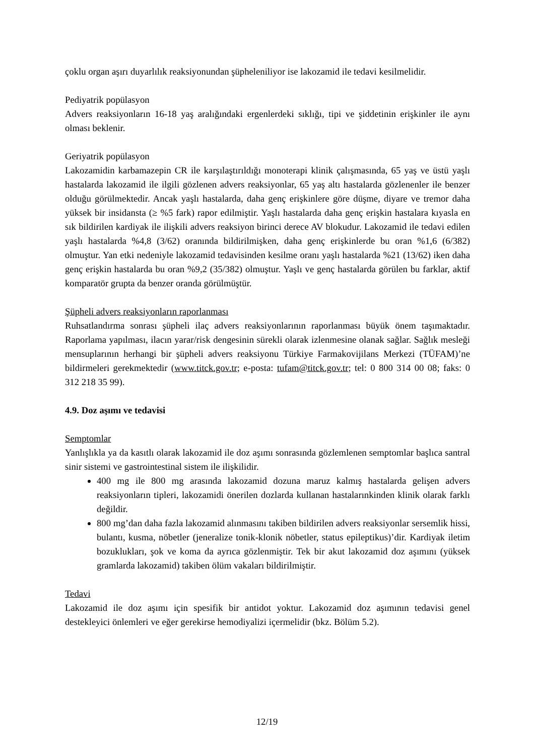çoklu organ aşırı duyarlılık reaksiyonundan şüpheleniliyor ise lakozamid ile tedavi kesilmelidir.
Pediyatrik popülasyon
Advers reaksiyonların 16-18 yaş aralığındaki ergenlerdeki sıklığı, tipi ve şiddetinin erişkinler ile aynı olması beklenir.
Geriyatrik popülasyon
Lakozamidin karbamazepin CR ile karşılaştırıldığı monoterapi klinik çalışmasında, 65 yaş ve üstü yaşlı hastalarda lakozamid ile ilgili gözlenen advers reaksiyonlar, 65 yaş altı hastalarda gözlenenler ile benzer olduğu görülmektedir. Ancak yaşlı hastalarda, daha genç erişkinlere göre düşme, diyare ve tremor daha yüksek bir insidansta (≥ %5 fark) rapor edilmiştir. Yaşlı hastalarda daha genç erişkin hastalara kıyasla en sık bildirilen kardiyak ile ilişkili advers reaksiyon birinci derece AV blokudur. Lakozamid ile tedavi edilen yaşlı hastalarda %4,8 (3/62) oranında bildirilmişken, daha genç erişkinlerde bu oran %1,6 (6/382) olmuştur. Yan etki nedeniyle lakozamid tedavisinden kesilme oranı yaşlı hastalarda %21 (13/62) iken daha genç erişkin hastalarda bu oran %9,2 (35/382) olmuştur. Yaşlı ve genç hastalarda görülen bu farklar, aktif komparatör grupta da benzer oranda görülmüştür.
Şüpheli advers reaksiyonların raporlanması
Ruhsatlandırma sonrası şüpheli ilaç advers reaksiyonlarının raporlanması büyük önem taşımaktadır. Raporlama yapılması, ilacın yarar/risk dengesinin sürekli olarak izlenmesine olanak sağlar. Sağlık mesleği mensuplarının herhangi bir şüpheli advers reaksiyonu Türkiye Farmakovijilans Merkezi (TÜFAM)’ne bildirmeleri gerekmektedir (www.titck.gov.tr; e-posta: tufam@titck.gov.tr; tel: 0 800 314 00 08; faks: 0 312 218 35 99).
4.9. Doz aşımı ve tedavisi
Semptomlar
Yanlışlıkla ya da kasıtlı olarak lakozamid ile doz aşımı sonrasında gözlemlenen semptomlar başlıca santral sinir sistemi ve gastrointestinal sistem ile ilişkilidir.
400 mg ile 800 mg arasında lakozamid dozuna maruz kalmış hastalarda gelişen advers reaksiyonların tipleri, lakozamidi önerilen dozlarda kullanan hastalarınkinden klinik olarak farklı değildir.
800 mg’dan daha fazla lakozamid alınmasını takiben bildirilen advers reaksiyonlar sersemlik hissi, bulantı, kusma, nöbetler (jeneralize tonik-klonik nöbetler, status epileptikus)’dir. Kardiyak iletim bozuklukları, şok ve koma da ayrıca gözlenmiştir. Tek bir akut lakozamid doz aşımını (yüksek gramlarda lakozamid) takiben ölüm vakaları bildirilmiştir.
Tedavi
Lakozamid ile doz aşımı için spesifik bir antidot yoktur. Lakozamid doz aşımının tedavisi genel destekleyici önlemleri ve eğer gerekirse hemodiyalizi içermelidir (bkz. Bölüm 5.2).
12/19